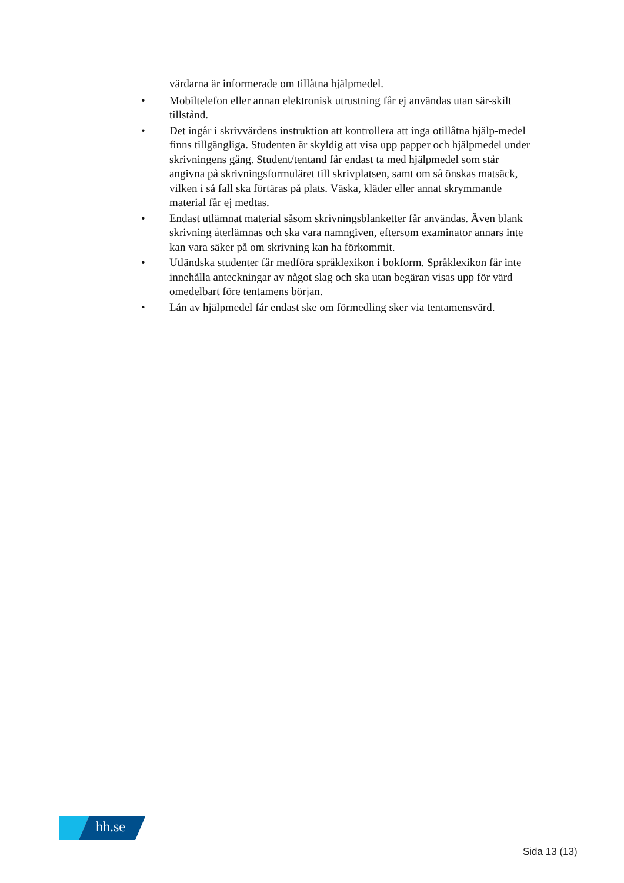värdarna är informerade om tillåtna hjälpmedel.
• Mobiltelefon eller annan elektronisk utrustning får ej användas utan sär-skilt tillstånd.
• Det ingår i skrivvärdens instruktion att kontrollera att inga otillåtna hjälp-medel finns tillgängliga. Studenten är skyldig att visa upp papper och hjälpmedel under skrivningens gång. Student/tentand får endast ta med hjälpmedel som står angivna på skrivningsformuläret till skrivplatsen, samt om så önskas matsäck, vilken i så fall ska förtäras på plats. Väska, kläder eller annat skrymmande material får ej medtas.
• Endast utlämnat material såsom skrivningsblanketter får användas. Även blank skrivning återlämnas och ska vara namngiven, eftersom examinator annars inte kan vara säker på om skrivning kan ha förkommit.
• Utländska studenter får medföra språklexikon i bokform. Språklexikon får inte innehålla anteckningar av något slag och ska utan begäran visas upp för värd omedelbart före tentamens början.
• Lån av hjälpmedel får endast ske om förmedling sker via tentamensvärd.
hh.se
Sida 13 (13)